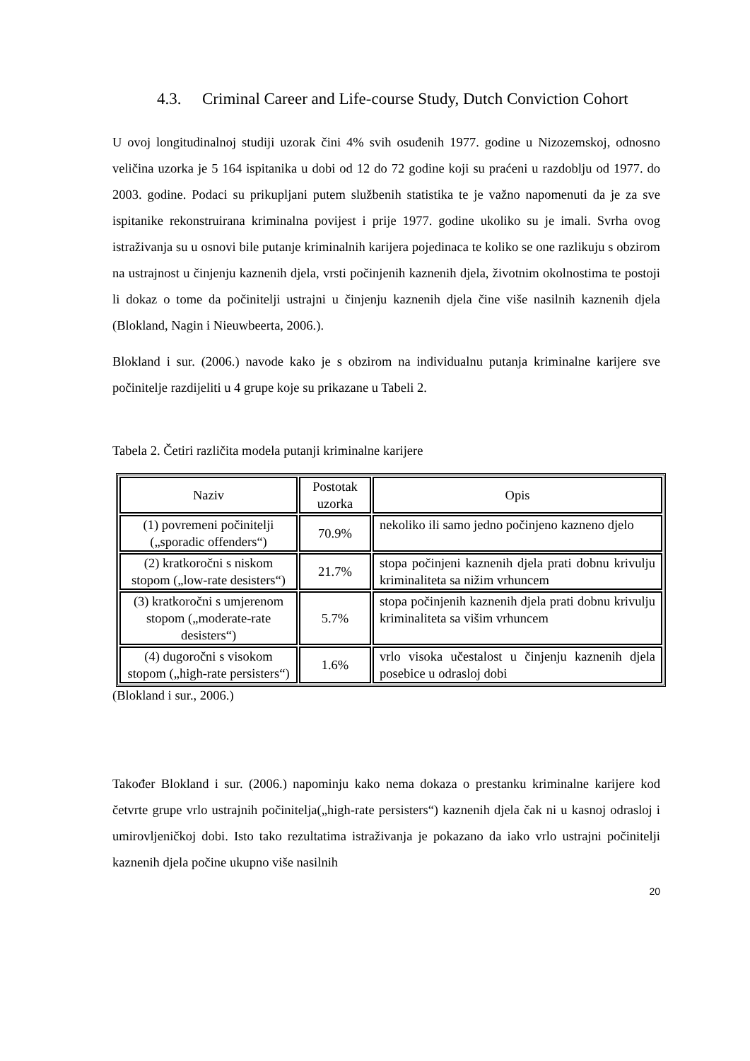4.3. Criminal Career and Life-course Study, Dutch Conviction Cohort
U ovoj longitudinalnoj studiji uzorak čini 4% svih osuđenih 1977. godine u Nizozemskoj, odnosno veličina uzorka je 5 164 ispitanika u dobi od 12 do 72 godine koji su praćeni u razdoblju od 1977. do 2003. godine. Podaci su prikupljani putem službenih statistika te je važno napomenuti da je za sve ispitanike rekonstruirana kriminalna povijest i prije 1977. godine ukoliko su je imali. Svrha ovog istraživanja su u osnovi bile putanje kriminalnih karijera pojedinaca te koliko se one razlikuju s obzirom na ustrajnost u činjenju kaznenih djela, vrsti počinjenih kaznenih djela, životnim okolnostima te postoji li dokaz o tome da počinitelji ustrajni u činjenju kaznenih djela čine više nasilnih kaznenih djela (Blokland, Nagin i Nieuwbeerta, 2006.).
Blokland i sur. (2006.) navode kako je s obzirom na individualnu putanja kriminalne karijere sve počinitelje razdijeliti u 4 grupe koje su prikazane u Tabeli 2.
Tabela 2. Četiri različita modela putanji kriminalne karijere
| Naziv | Postotak uzorka | Opis |
| (1) povremeni počinitelji („sporadic offenders“) | 70.9% | nekoliko ili samo jedno počinjeno kazneno djelo |
| (2) kratkoročni s niskom stopom („low-rate desisters“) | 21.7% | stopa počinjeni kaznenih djela prati dobnu krivulju kriminaliteta sa nižim vrhuncem |
| (3) kratkoročni s umjerenom stopom („moderate-rate desisters“) | 5.7% | stopa počinjenih kaznenih djela prati dobnu krivulju kriminaliteta sa višim vrhuncem |
| (4) dugoročni s visokom stopom („high-rate persisters“) | 1.6% | vrlo visoka učestalost u činjenju kaznenih djela posebice u odrasloj dobi |
(Blokland i sur., 2006.)
Također Blokland i sur. (2006.) napominju kako nema dokaza o prestanku kriminalne karijere kod četvrte grupe vrlo ustrajnih počinitelja(„high-rate persisters“) kaznenih djela čak ni u kasnoj odrasloj i umirovljeničkoj dobi. Isto tako rezultatima istraživanja je pokazano da iako vrlo ustrajni počinitelji kaznenih djela počine ukupno više nasilnih
20